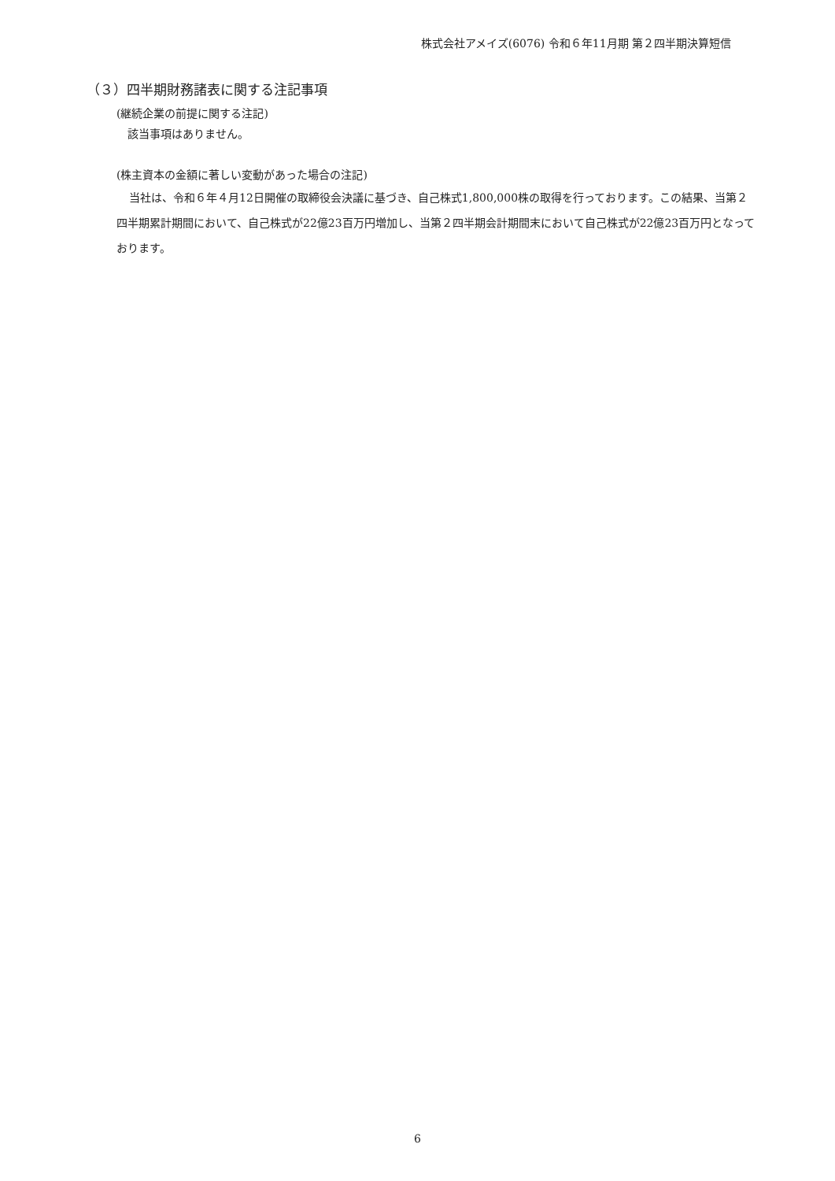株式会社アメイズ(6076) 令和６年11月期 第２四半期決算短信
（３）四半期財務諸表に関する注記事項
(継続企業の前提に関する注記)
　該当事項はありません。
(株主資本の金額に著しい変動があった場合の注記)
当社は、令和６年４月12日開催の取締役会決議に基づき、自己株式1,800,000株の取得を行っております。この結果、当第２四半期累計期間において、自己株式が22億23百万円増加し、当第２四半期会計期間末において自己株式が22億23百万円となっております。
6